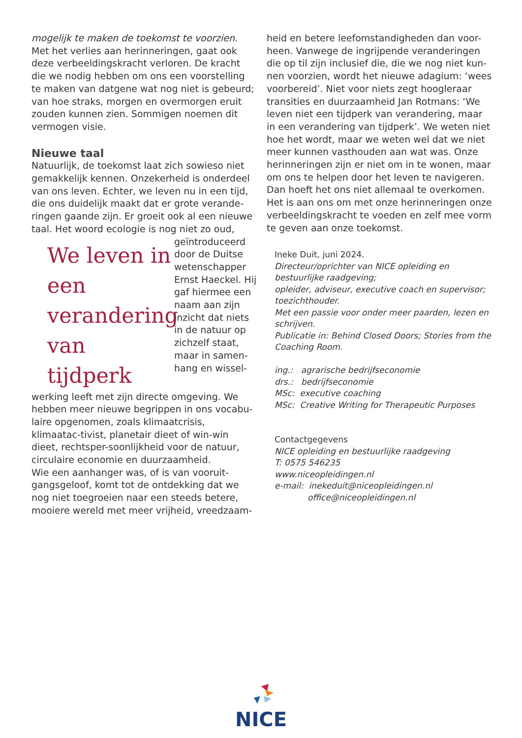mogelijk te maken de toekomst te voorzien.
Met het verlies aan herinneringen, gaat ook deze verbeeldingskracht verloren. De kracht die we nodig hebben om ons een voorstelling te maken van datgene wat nog niet is gebeurd; van hoe straks, morgen en overmorgen eruit zouden kunnen zien. Sommigen noemen dit vermogen visie.
Nieuwe taal
Natuurlijk, de toekomst laat zich sowieso niet gemakkelijk kennen. Onzekerheid is onderdeel van ons leven. Echter, we leven nu in een tijd, die ons duidelijk maakt dat er grote verande-ringen gaande zijn. Er groeit ook al een nieuwe taal. Het woord ecologie is nog niet zo oud,
We leven in een verandering van tijdperk
geïntroduceerd door de Duitse wetenschapper Ernst Haeckel. Hij gaf hiermee een naam aan zijn inzicht dat niets in de natuur op zichzelf staat, maar in samen-hang en wissel-
werking leeft met zijn directe omgeving. We hebben meer nieuwe begrippen in ons vocabu-laire opgenomen, zoals klimaatcrisis, klimaatac-tivist, planetair dieet of win-win dieet, rechtsper-soonlijkheid voor de natuur, circulaire economie en duurzaamheid.
Wie een aanhanger was, of is van vooruit-gangsgeloof, komt tot de ontdekking dat we nog niet toegroeien naar een steeds betere, mooiere wereld met meer vrijheid, vreedzaam-
heid en betere leefomstandigheden dan voor-heen. Vanwege de ingrijpende veranderingen die op til zijn inclusief die, die we nog niet kun-nen voorzien, wordt het nieuwe adagium: ‘wees voorbereid’. Niet voor niets zegt hoogleraar transities en duurzaamheid Jan Rotmans: ‘We leven niet een tijdperk van verandering, maar in een verandering van tijdperk’. We weten niet hoe het wordt, maar we weten wel dat we niet meer kunnen vasthouden aan wat was. Onze herinneringen zijn er niet om in te wonen, maar om ons te helpen door het leven te navigeren. Dan hoeft het ons niet allemaal te overkomen. Het is aan ons om met onze herinneringen onze verbeeldingskracht te voeden en zelf mee vorm te geven aan onze toekomst.
Ineke Duit, juni 2024.
Directeur/oprichter van NICE opleiding en bestuurlijke raadgeving;
opleider, adviseur, executive coach en supervisor; toezichthouder.
Met een passie voor onder meer paarden, lezen en schrijven.
Publicatie in: Behind Closed Doors; Stories from the Coaching Room.
ing.: agrarische bedrijfseconomie
drs.: bedrijfseconomie
MSc: executive coaching
MSc: Creative Writing for Therapeutic Purposes
Contactgegevens
NICE opleiding en bestuurlijke raadgeving
T: 0575 546235
www.niceopleidingen.nl
e-mail: inekeduit@niceopleidingen.nl
office@niceopleidingen.nl
NICE